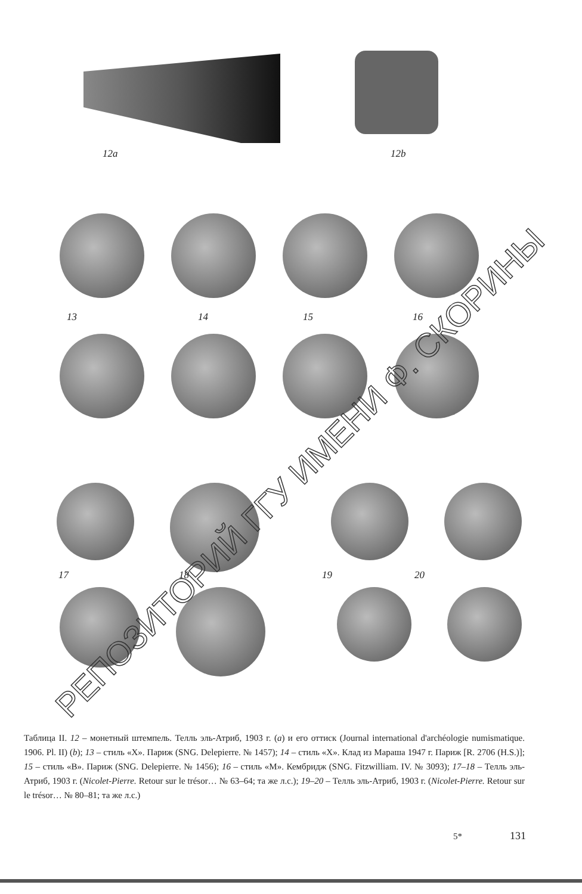12a 12b
13 14 15 16
17 18 19 20
РЕПОЗИТОРИЙ ГГУ ИМЕНИ Ф. СКОРИНЫ
Таблица II. 12 – монетный штемпель. Телль эль-Атриб, 1903 г. (a) и его оттиск (Journal international d'archéologie numismatique. 1906. Pl. II) (b); 13 – стиль «X». Париж (SNG. Delepierre. № 1457); 14 – стиль «X». Клад из Мараша 1947 г. Париж [R. 2706 (H.S.)]; 15 – стиль «B». Париж (SNG. Delepierre. № 1456); 16 – стиль «M». Кембридж (SNG. Fitzwilliam. IV. № 3093); 17–18 – Телль эль-Атриб, 1903 г. (Nicolet-Pierre. Retour sur le trésor… № 63–64; та же л.с.); 19–20 – Телль эль-Атриб, 1903 г. (Nicolet-Pierre. Retour sur le trésor… № 80–81; та же л.с.)
5* 131